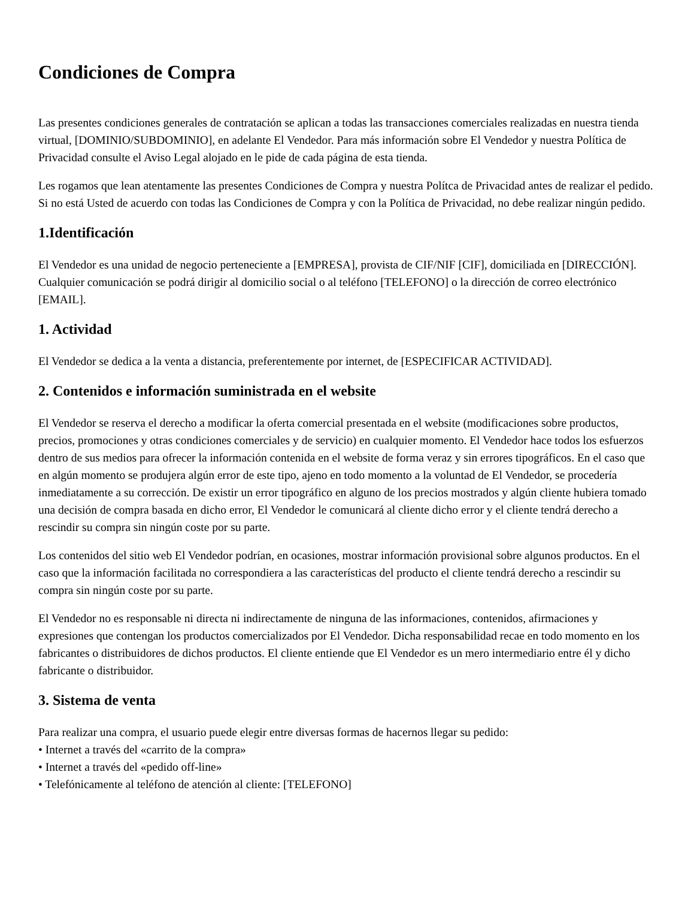Condiciones de Compra
Las presentes condiciones generales de contratación se aplican a todas las transacciones comerciales realizadas en nuestra tienda virtual, [DOMINIO/SUBDOMINIO], en adelante El Vendedor. Para más información sobre El Vendedor y nuestra Política de Privacidad consulte el Aviso Legal alojado en le pide de cada página de esta tienda.
Les rogamos que lean atentamente las presentes Condiciones de Compra y nuestra Polítca de Privacidad antes de realizar el pedido. Si no está Usted de acuerdo con todas las Condiciones de Compra y con la Política de Privacidad, no debe realizar ningún pedido.
1.Identificación
El Vendedor es una unidad de negocio perteneciente a [EMPRESA], provista de CIF/NIF [CIF], domiciliada en [DIRECCIÓN]. Cualquier comunicación se podrá dirigir al domicilio social o al teléfono [TELEFONO] o la dirección de correo electrónico [EMAIL].
1. Actividad
El Vendedor se dedica a la venta a distancia, preferentemente por internet, de [ESPECIFICAR ACTIVIDAD].
2. Contenidos e información suministrada en el website
El Vendedor se reserva el derecho a modificar la oferta comercial presentada en el website (modificaciones sobre productos, precios, promociones y otras condiciones comerciales y de servicio) en cualquier momento. El Vendedor hace todos los esfuerzos dentro de sus medios para ofrecer la información contenida en el website de forma veraz y sin errores tipográficos. En el caso que en algún momento se produjera algún error de este tipo, ajeno en todo momento a la voluntad de El Vendedor, se procedería inmediatamente a su corrección. De existir un error tipográfico en alguno de los precios mostrados y algún cliente hubiera tomado una decisión de compra basada en dicho error, El Vendedor le comunicará al cliente dicho error y el cliente tendrá derecho a rescindir su compra sin ningún coste por su parte.
Los contenidos del sitio web El Vendedor podrían, en ocasiones, mostrar información provisional sobre algunos productos. En el caso que la información facilitada no correspondiera a las características del producto el cliente tendrá derecho a rescindir su compra sin ningún coste por su parte.
El Vendedor no es responsable ni directa ni indirectamente de ninguna de las informaciones, contenidos, afirmaciones y expresiones que contengan los productos comercializados por El Vendedor. Dicha responsabilidad recae en todo momento en los fabricantes o distribuidores de dichos productos. El cliente entiende que El Vendedor es un mero intermediario entre él y dicho fabricante o distribuidor.
3. Sistema de venta
Para realizar una compra, el usuario puede elegir entre diversas formas de hacernos llegar su pedido:
• Internet a través del «carrito de la compra»
• Internet a través del «pedido off-line»
• Telefónicamente al teléfono de atención al cliente: [TELEFONO]